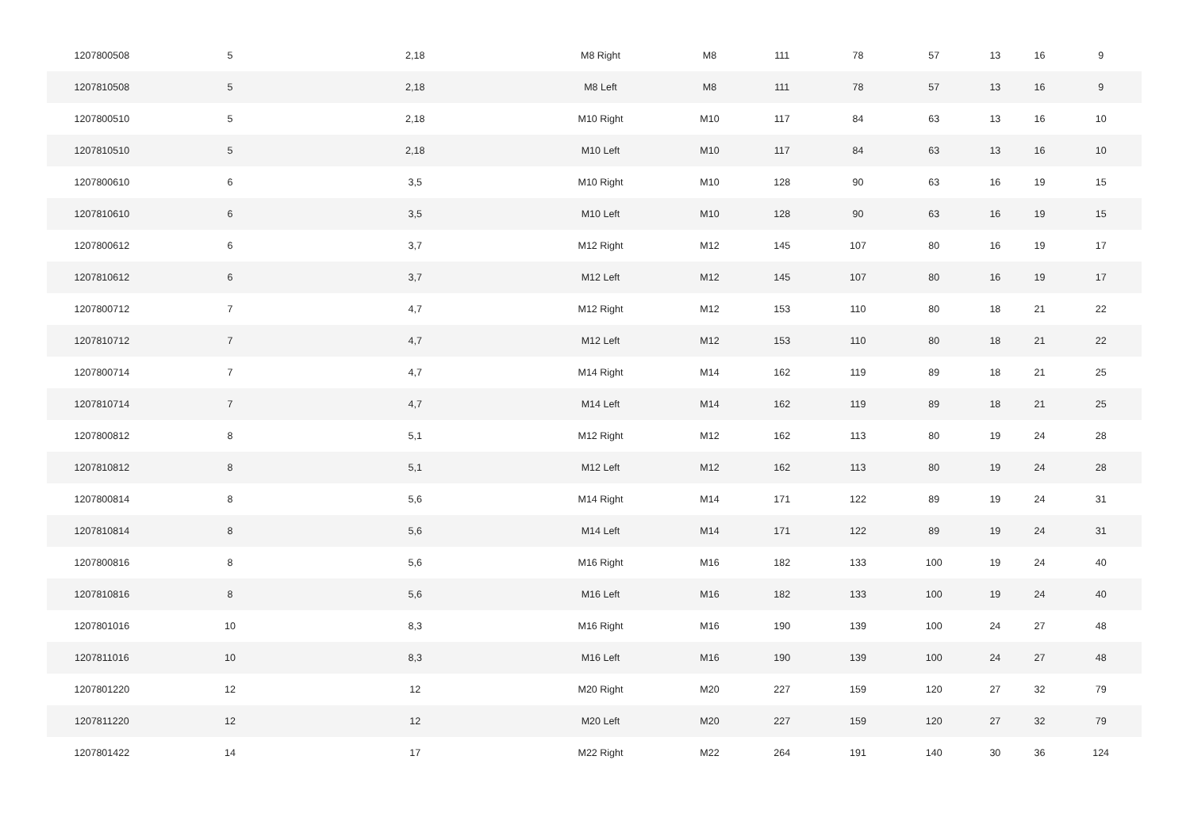| 1207800508 | 5 | 2,18 | M8 Right | M8 | 111 | 78 | 57 | 13 | 16 | 9 |
| 1207810508 | 5 | 2,18 | M8 Left | M8 | 111 | 78 | 57 | 13 | 16 | 9 |
| 1207800510 | 5 | 2,18 | M10 Right | M10 | 117 | 84 | 63 | 13 | 16 | 10 |
| 1207810510 | 5 | 2,18 | M10 Left | M10 | 117 | 84 | 63 | 13 | 16 | 10 |
| 1207800610 | 6 | 3,5 | M10 Right | M10 | 128 | 90 | 63 | 16 | 19 | 15 |
| 1207810610 | 6 | 3,5 | M10 Left | M10 | 128 | 90 | 63 | 16 | 19 | 15 |
| 1207800612 | 6 | 3,7 | M12 Right | M12 | 145 | 107 | 80 | 16 | 19 | 17 |
| 1207810612 | 6 | 3,7 | M12 Left | M12 | 145 | 107 | 80 | 16 | 19 | 17 |
| 1207800712 | 7 | 4,7 | M12 Right | M12 | 153 | 110 | 80 | 18 | 21 | 22 |
| 1207810712 | 7 | 4,7 | M12 Left | M12 | 153 | 110 | 80 | 18 | 21 | 22 |
| 1207800714 | 7 | 4,7 | M14 Right | M14 | 162 | 119 | 89 | 18 | 21 | 25 |
| 1207810714 | 7 | 4,7 | M14 Left | M14 | 162 | 119 | 89 | 18 | 21 | 25 |
| 1207800812 | 8 | 5,1 | M12 Right | M12 | 162 | 113 | 80 | 19 | 24 | 28 |
| 1207810812 | 8 | 5,1 | M12 Left | M12 | 162 | 113 | 80 | 19 | 24 | 28 |
| 1207800814 | 8 | 5,6 | M14 Right | M14 | 171 | 122 | 89 | 19 | 24 | 31 |
| 1207810814 | 8 | 5,6 | M14 Left | M14 | 171 | 122 | 89 | 19 | 24 | 31 |
| 1207800816 | 8 | 5,6 | M16 Right | M16 | 182 | 133 | 100 | 19 | 24 | 40 |
| 1207810816 | 8 | 5,6 | M16 Left | M16 | 182 | 133 | 100 | 19 | 24 | 40 |
| 1207801016 | 10 | 8,3 | M16 Right | M16 | 190 | 139 | 100 | 24 | 27 | 48 |
| 1207811016 | 10 | 8,3 | M16 Left | M16 | 190 | 139 | 100 | 24 | 27 | 48 |
| 1207801220 | 12 | 12 | M20 Right | M20 | 227 | 159 | 120 | 27 | 32 | 79 |
| 1207811220 | 12 | 12 | M20 Left | M20 | 227 | 159 | 120 | 27 | 32 | 79 |
| 1207801422 | 14 | 17 | M22 Right | M22 | 264 | 191 | 140 | 30 | 36 | 124 |